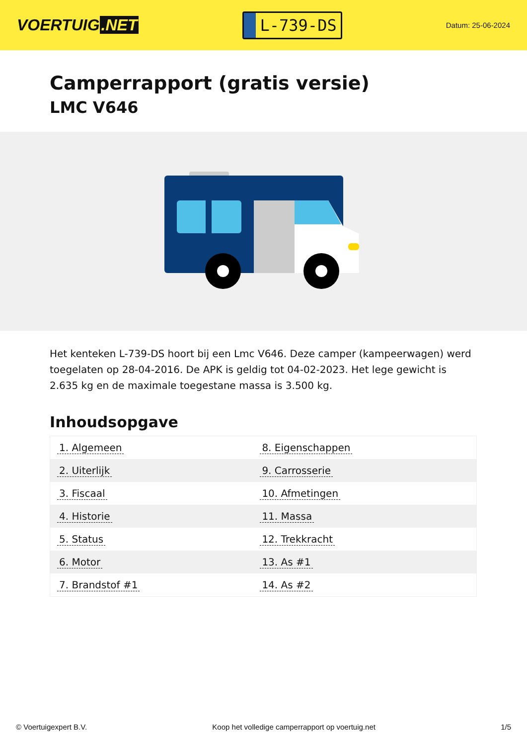VOERTUIG.NET
L-739-DS
Datum: 25-06-2024
Camperrapport (gratis versie)
LMC V646
Het kenteken L-739-DS hoort bij een Lmc V646. Deze camper (kampeerwagen) werd toegelaten op 28-04-2016. De APK is geldig tot 04-02-2023. Het lege gewicht is 2.635 kg en de maximale toegestane massa is 3.500 kg.
Inhoudsopgave
| 1. Algemeen | 8. Eigenschappen |
| 2. Uiterlijk | 9. Carrosserie |
| 3. Fiscaal | 10. Afmetingen |
| 4. Historie | 11. Massa |
| 5. Status | 12. Trekkracht |
| 6. Motor | 13. As #1 |
| 7. Brandstof #1 | 14. As #2 |
© Voertuigexpert B.V. Koop het volledige camperrapport op voertuig.net
1/5